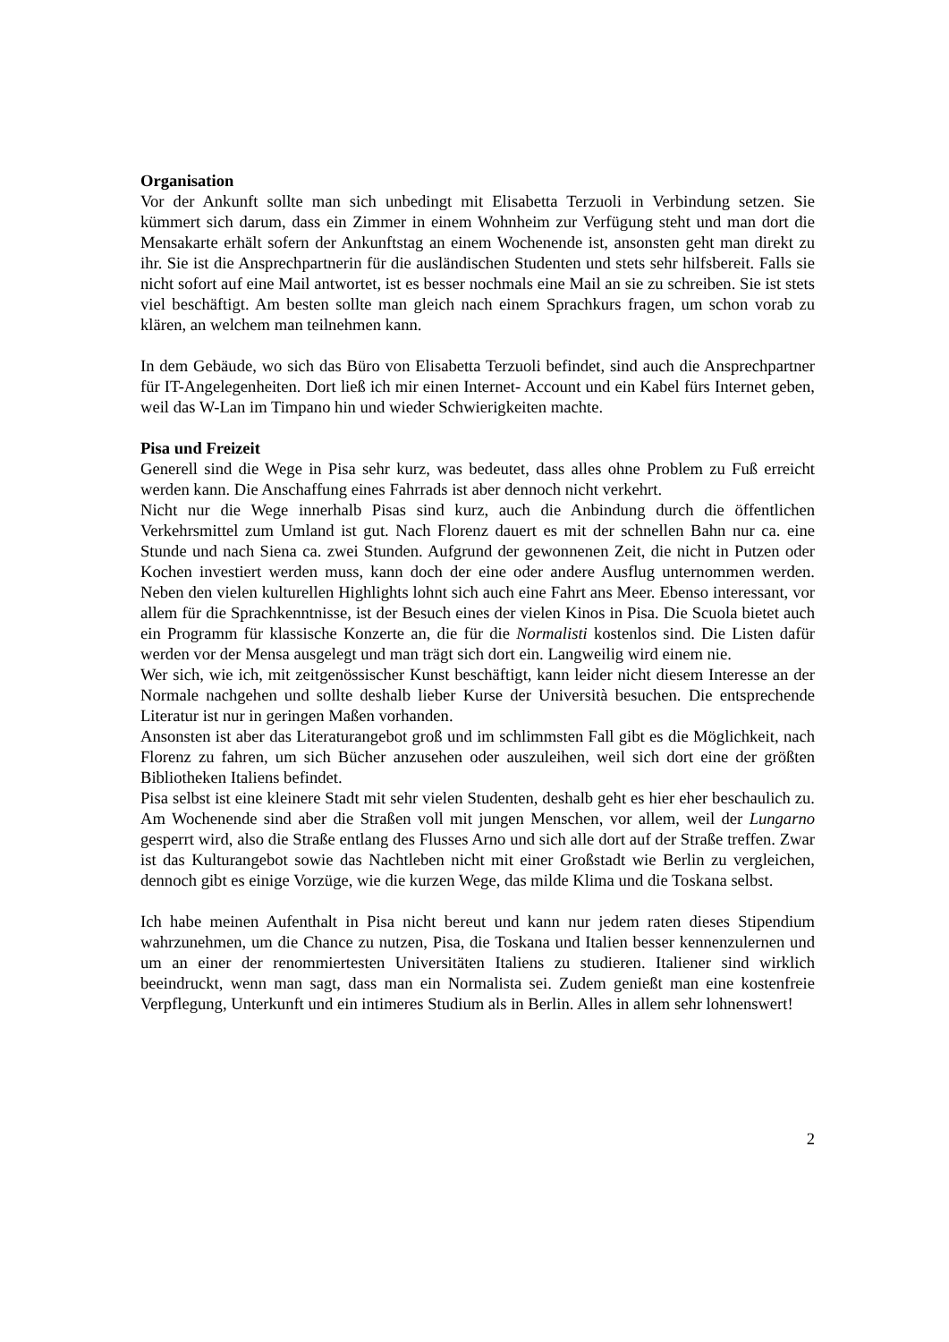Organisation
Vor der Ankunft sollte man sich unbedingt mit Elisabetta Terzuoli in Verbindung setzen. Sie kümmert sich darum, dass ein Zimmer in einem Wohnheim zur Verfügung steht und man dort die Mensakarte erhält sofern der Ankunftstag an einem Wochenende ist, ansonsten geht man direkt zu ihr. Sie ist die Ansprechpartnerin für die ausländischen Studenten und stets sehr hilfsbereit. Falls sie nicht sofort auf eine Mail antwortet, ist es besser nochmals eine Mail an sie zu schreiben. Sie ist stets viel beschäftigt. Am besten sollte man gleich nach einem Sprachkurs fragen, um schon vorab zu klären, an welchem man teilnehmen kann.
In dem Gebäude, wo sich das Büro von Elisabetta Terzuoli befindet, sind auch die Ansprechpartner für IT-Angelegenheiten. Dort ließ ich mir einen Internet- Account und ein Kabel fürs Internet geben, weil das W-Lan im Timpano hin und wieder Schwierigkeiten machte.
Pisa und Freizeit
Generell sind die Wege in Pisa sehr kurz, was bedeutet, dass alles ohne Problem zu Fuß erreicht werden kann. Die Anschaffung eines Fahrrads ist aber dennoch nicht verkehrt.
Nicht nur die Wege innerhalb Pisas sind kurz, auch die Anbindung durch die öffentlichen Verkehrsmittel zum Umland ist gut. Nach Florenz dauert es mit der schnellen Bahn nur ca. eine Stunde und nach Siena ca. zwei Stunden. Aufgrund der gewonnenen Zeit, die nicht in Putzen oder Kochen investiert werden muss, kann doch der eine oder andere Ausflug unternommen werden. Neben den vielen kulturellen Highlights lohnt sich auch eine Fahrt ans Meer. Ebenso interessant, vor allem für die Sprachkenntnisse, ist der Besuch eines der vielen Kinos in Pisa. Die Scuola bietet auch ein Programm für klassische Konzerte an, die für die Normalisti kostenlos sind. Die Listen dafür werden vor der Mensa ausgelegt und man trägt sich dort ein. Langweilig wird einem nie.
Wer sich, wie ich, mit zeitgenössischer Kunst beschäftigt, kann leider nicht diesem Interesse an der Normale nachgehen und sollte deshalb lieber Kurse der Università besuchen. Die entsprechende Literatur ist nur in geringen Maßen vorhanden.
Ansonsten ist aber das Literaturangebot groß und im schlimmsten Fall gibt es die Möglichkeit, nach Florenz zu fahren, um sich Bücher anzusehen oder auszuleihen, weil sich dort eine der größten Bibliotheken Italiens befindet.
Pisa selbst ist eine kleinere Stadt mit sehr vielen Studenten, deshalb geht es hier eher beschaulich zu. Am Wochenende sind aber die Straßen voll mit jungen Menschen, vor allem, weil der Lungarno gesperrt wird, also die Straße entlang des Flusses Arno und sich alle dort auf der Straße treffen. Zwar ist das Kulturangebot sowie das Nachtleben nicht mit einer Großstadt wie Berlin zu vergleichen, dennoch gibt es einige Vorzüge, wie die kurzen Wege, das milde Klima und die Toskana selbst.
Ich habe meinen Aufenthalt in Pisa nicht bereut und kann nur jedem raten dieses Stipendium wahrzunehmen, um die Chance zu nutzen, Pisa, die Toskana und Italien besser kennenzulernen und um an einer der renommiertesten Universitäten Italiens zu studieren. Italiener sind wirklich beeindruckt, wenn man sagt, dass man ein Normalista sei. Zudem genießt man eine kostenfreie Verpflegung, Unterkunft und ein intimeres Studium als in Berlin. Alles in allem sehr lohnenswert!
2